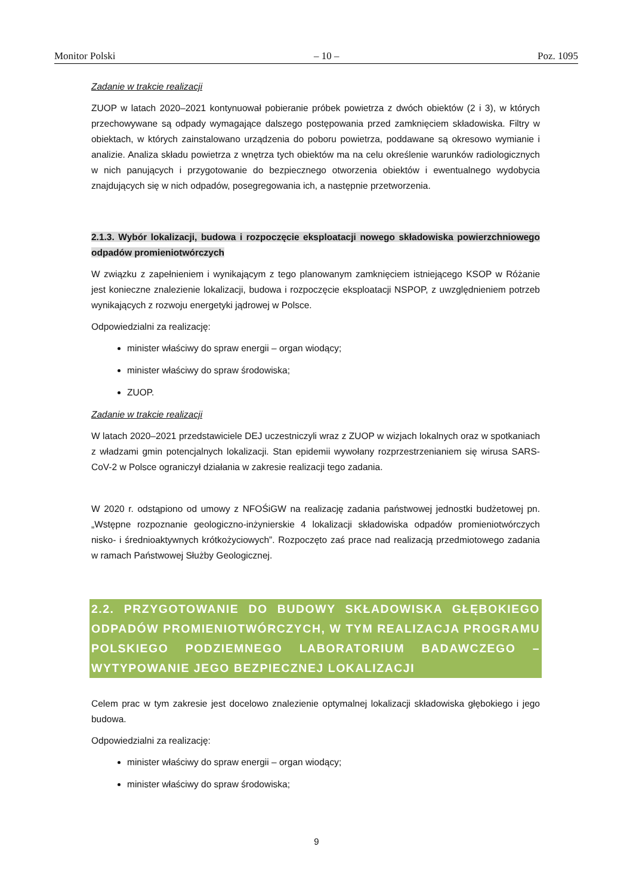Monitor Polski – 10 – Poz. 1095
Zadanie w trakcie realizacji
ZUOP w latach 2020–2021 kontynuował pobieranie próbek powietrza z dwóch obiektów (2 i 3), w których przechowywane są odpady wymagające dalszego postępowania przed zamknięciem składowiska. Filtry w obiektach, w których zainstalowano urządzenia do poboru powietrza, poddawane są okresowo wymianie i analizie. Analiza składu powietrza z wnętrza tych obiektów ma na celu określenie warunków radiologicznych w nich panujących i przygotowanie do bezpiecznego otworzenia obiektów i ewentualnego wydobycia znajdujących się w nich odpadów, posegregowania ich, a następnie przetworzenia.
2.1.3. Wybór lokalizacji, budowa i rozpoczęcie eksploatacji nowego składowiska powierzchniowego odpadów promieniotwórczych
W związku z zapełnieniem i wynikającym z tego planowanym zamknięciem istniejącego KSOP w Różanie jest konieczne znalezienie lokalizacji, budowa i rozpoczęcie eksploatacji NSPOP, z uwzględnieniem potrzeb wynikających z rozwoju energetyki jądrowej w Polsce.
Odpowiedzialni za realizację:
minister właściwy do spraw energii – organ wiodący;
minister właściwy do spraw środowiska;
ZUOP.
Zadanie w trakcie realizacji
W latach 2020–2021 przedstawiciele DEJ uczestniczyli wraz z ZUOP w wizjach lokalnych oraz w spotkaniach z władzami gmin potencjalnych lokalizacji. Stan epidemii wywołany rozprzestrzenianiem się wirusa SARS-CoV-2 w Polsce ograniczył działania w zakresie realizacji tego zadania.
W 2020 r. odstąpiono od umowy z NFOŚiGW na realizację zadania państwowej jednostki budżetowej pn. „Wstępne rozpoznanie geologiczno-inżynierskie 4 lokalizacji składowiska odpadów promieniotwórczych nisko- i średnioaktywnych krótkożyciowych”. Rozpoczęto zaś prace nad realizacją przedmiotowego zadania w ramach Państwowej Służby Geologicznej.
2.2. PRZYGOTOWANIE DO BUDOWY SKŁADOWISKA GŁĘBOKIEGO ODPADÓW PROMIENIOTWÓRCZYCH, W TYM REALIZACJA PROGRAMU POLSKIEGO PODZIEMNEGO LABORATORIUM BADAWCZEGO – WYTYPOWANIE JEGO BEZPIECZNEJ LOKALIZACJI
Celem prac w tym zakresie jest docelowo znalezienie optymalnej lokalizacji składowiska głębokiego i jego budowa.
Odpowiedzialni za realizację:
minister właściwy do spraw energii – organ wiodący;
minister właściwy do spraw środowiska;
9